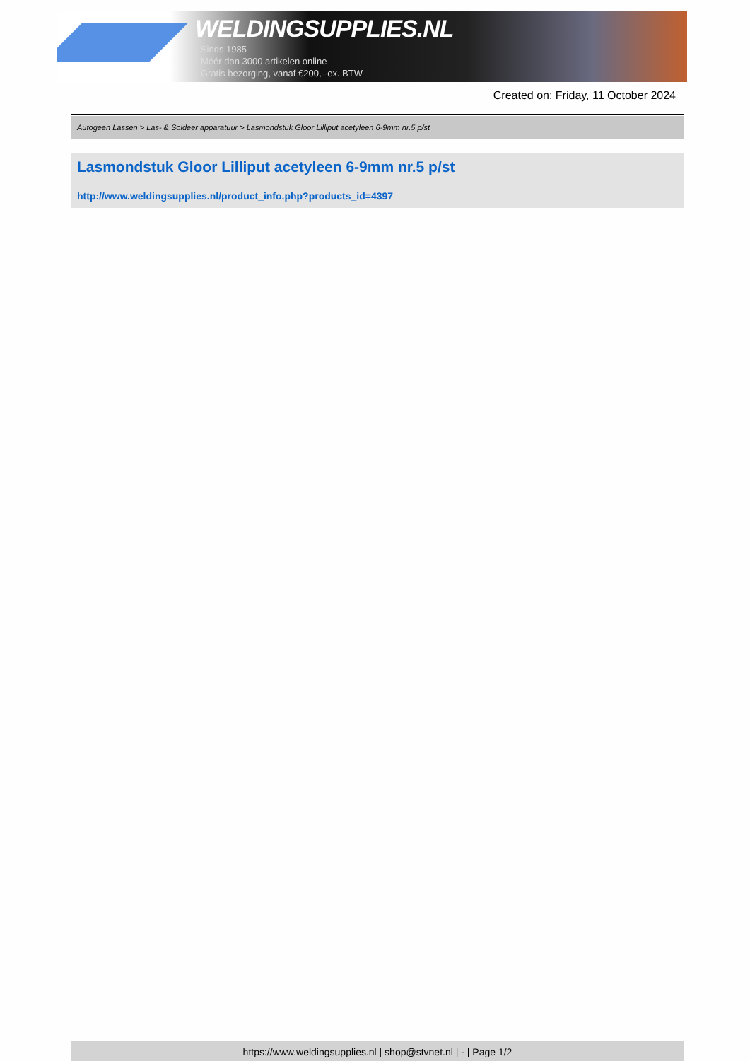WELDINGSUPPLIES.NL
- Sinds 1985
- Méér dan 3000 artikelen online
- Gratis bezorging, vanaf €200,--ex. BTW
Created on: Friday, 11 October 2024
Autogeen Lassen > Las- & Soldeer apparatuur > Lasmondstuk Gloor Lilliput acetyleen 6-9mm nr.5 p/st
Lasmondstuk Gloor Lilliput acetyleen 6-9mm nr.5 p/st
http://www.weldingsupplies.nl/product_info.php?products_id=4397
https://www.weldingsupplies.nl | shop@stvnet.nl | - | Page 1/2